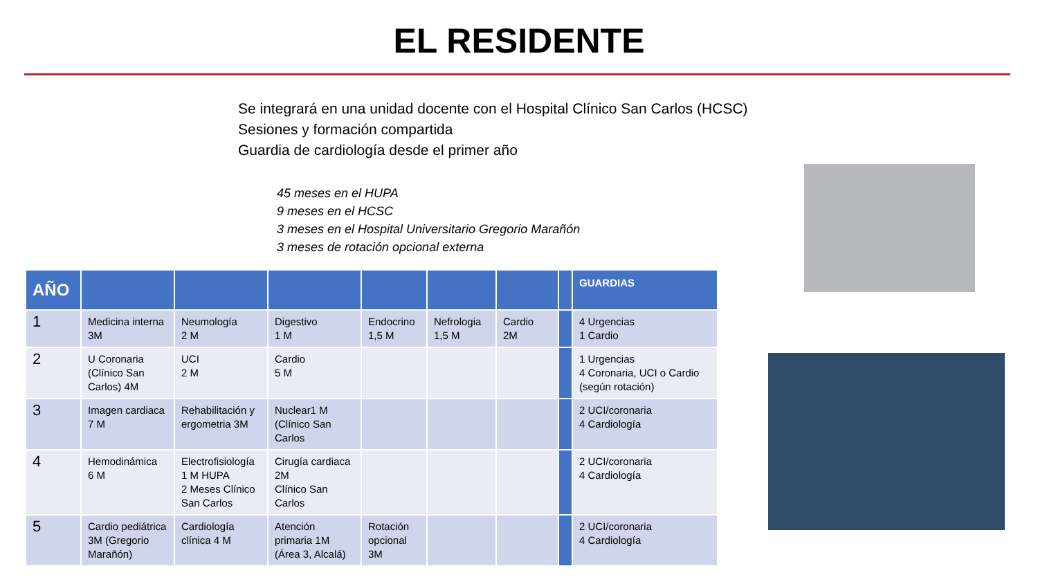EL RESIDENTE
Se integrará en una unidad docente con el Hospital Clínico San Carlos (HCSC)
Sesiones y formación compartida
Guardia de cardiología desde el primer año
45 meses en el HUPA
9 meses en el HCSC
3 meses en el Hospital Universitario Gregorio Marañón
3 meses de rotación opcional externa
| AÑO | | | | | | | | GUARDIAS |
| --- | --- | --- | --- | --- | --- | --- | --- | --- |
| 1 | Medicina interna 3M | Neumología 2 M | Digestivo 1 M | Endocrino 1,5 M | Nefrologia 1,5 M | Cardio 2M | | 4 Urgencias 1 Cardio |
| 2 | U Coronaria (Clínico San Carlos) 4M | UCI 2 M | Cardio 5 M | | | | | 1 Urgencias 4 Coronaria, UCI o Cardio (según rotación) |
| 3 | Imagen cardiaca 7 M | Rehabilitación y ergometria 3M | Nuclear1 M (Clínico San Carlos | | | | | 2 UCI/coronaria 4 Cardiología |
| 4 | Hemodinámica 6 M | Electrofisiología 1 M HUPA 2 Meses Clínico San Carlos | Cirugía cardiaca 2M Clínico San Carlos | | | | | 2 UCI/coronaria 4 Cardiología |
| 5 | Cardio pediátrica 3M (Gregorio Marañón) | Cardiología clínica 4 M | Atención primaria 1M (Área 3, Alcalá) | Rotación opcional 3M | | | | 2 UCI/coronaria 4 Cardiología |